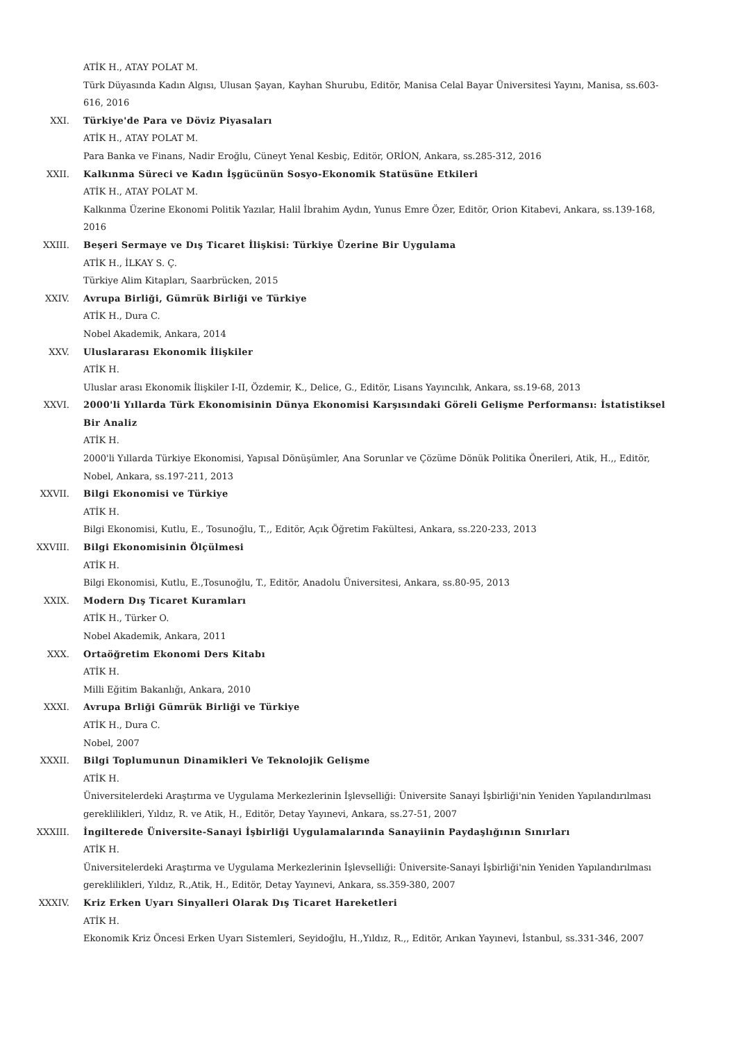ATİK H., ATAY POLAT M.
Türk Düyasında Kadın Algısı, Ulusan Şayan, Kayhan Shurubu, Editör, Manisa Celal Bayar Üniversitesi Yayını, Manisa, ss.603-616, 2016
XXI. Türkiye'de Para ve Döviz Piyasaları
ATİK H., ATAY POLAT M.
Para Banka ve Finans, Nadir Eroğlu, Cüneyt Yenal Kesbiç, Editör, ORİON, Ankara, ss.285-312, 2016
XXII. Kalkınma Süreci ve Kadın İşgücünün Sosyo-Ekonomik Statüsüne Etkileri
ATİK H., ATAY POLAT M.
Kalkınma Üzerine Ekonomi Politik Yazılar, Halil İbrahim Aydın, Yunus Emre Özer, Editör, Orion Kitabevi, Ankara, ss.139-168, 2016
XXIII. Beşeri Sermaye ve Dış Ticaret İlişkisi: Türkiye Üzerine Bir Uygulama
ATİK H., İLKAY S. Ç.
Türkiye Alim Kitapları, Saarbrücken, 2015
XXIV. Avrupa Birliği, Gümrük Birliği ve Türkiye
ATİK H., Dura C.
Nobel Akademik, Ankara, 2014
XXV. Uluslararası Ekonomik İlişkiler
ATİK H.
Uluslar arası Ekonomik İlişkiler I-II, Özdemir, K., Delice, G., Editör, Lisans Yayıncılık, Ankara, ss.19-68, 2013
XXVI. 2000'li Yıllarda Türk Ekonomisinin Dünya Ekonomisi Karşısındaki Göreli Gelişme Performansı: İstatistiksel Bir Analiz
ATİK H.
2000'li Yıllarda Türkiye Ekonomisi, Yapısal Dönüşümler, Ana Sorunlar ve Çözüme Dönük Politika Önerileri, Atik, H.,, Editör, Nobel, Ankara, ss.197-211, 2013
XXVII. Bilgi Ekonomisi ve Türkiye
ATİK H.
Bilgi Ekonomisi, Kutlu, E., Tosunoğlu, T.,, Editör, Açık Öğretim Fakültesi, Ankara, ss.220-233, 2013
XXVIII. Bilgi Ekonomisinin Ölçülmesi
ATİK H.
Bilgi Ekonomisi, Kutlu, E.,Tosunoğlu, T., Editör, Anadolu Üniversitesi, Ankara, ss.80-95, 2013
XXIX. Modern Dış Ticaret Kuramları
ATİK H., Türker O.
Nobel Akademik, Ankara, 2011
XXX. Ortaöğretim Ekonomi Ders Kitabı
ATİK H.
Milli Eğitim Bakanlığı, Ankara, 2010
XXXI. Avrupa Brliği Gümrük Birliği ve Türkiye
ATİK H., Dura C.
Nobel, 2007
XXXII. Bilgi Toplumunun Dinamikleri Ve Teknolojik Gelişme
ATİK H.
Üniversitelerdeki Araştırma ve Uygulama Merkezlerinin İşlevselliği: Üniversite Sanayi İşbirliği'nin Yeniden Yapılandırılması gereklilikleri, Yıldız, R. ve Atik, H., Editör, Detay Yayınevi, Ankara, ss.27-51, 2007
XXXIII. İngilterede Üniversite-Sanayi İşbirliği Uygulamalarında Sanayiinin Paydaşlığının Sınırları
ATİK H.
Üniversitelerdeki Araştırma ve Uygulama Merkezlerinin İşlevselliği: Üniversite-Sanayi İşbirliği'nin Yeniden Yapılandırılması gereklilikleri, Yıldız, R.,Atik, H., Editör, Detay Yayınevi, Ankara, ss.359-380, 2007
XXXIV. Kriz Erken Uyarı Sinyalleri Olarak Dış Ticaret Hareketleri
ATİK H.
Ekonomik Kriz Öncesi Erken Uyarı Sistemleri, Seyidoğlu, H.,Yıldız, R.,, Editör, Arıkan Yayınevi, İstanbul, ss.331-346, 2007